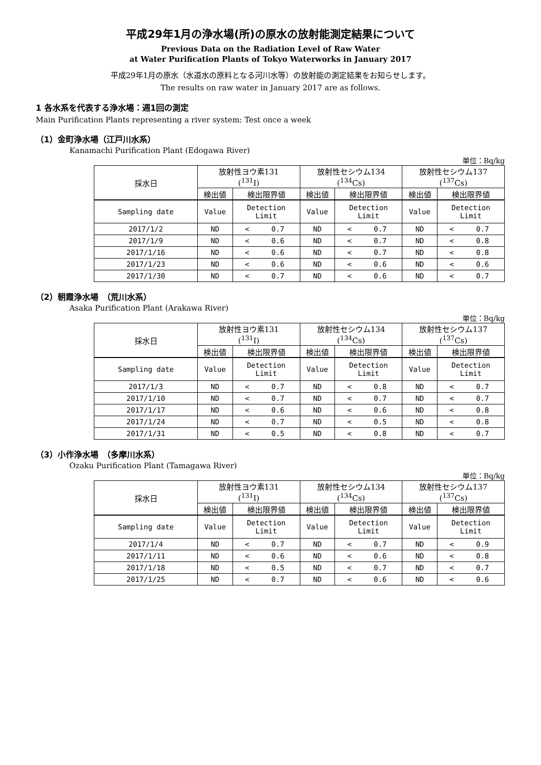平成29年1月の浄水場(所)の原水の放射能測定結果について
Previous Data on the Radiation Level of Raw Water
at Water Purification Plants of Tokyo Waterworks in January 2017
平成29年1月の原水（水道水の原料となる河川水等）の放射能の測定結果をお知らせします。
The results on raw water in January 2017 are as follows.
1 各水系を代表する浄水場：週1回の測定
Main Purification Plants representing a river system: Test once a week
（1）金町浄水場（江戸川水系）
Kanamachi Purification Plant (Edogawa River)
単位：Bq/kg
| 採水日 | 放射性ヨウ素131 (<sup>131</sup>I) | | 放射性セシウム134 (<sup>134</sup>Cs) | | 放射性セシウム137 (<sup>137</sup>Cs) | |
| --- | --- | --- | --- | --- | --- | --- |
| | 検出値 | 検出限界値 | 検出値 | 検出限界値 | 検出値 | 検出限界値 |
| Sampling date | Value | Detection Limit | Value | Detection Limit | Value | Detection Limit |
| 2017/1/2 | ND | < 0.7 | ND | < 0.7 | ND | < 0.7 |
| 2017/1/9 | ND | < 0.6 | ND | < 0.7 | ND | < 0.8 |
| 2017/1/16 | ND | < 0.6 | ND | < 0.7 | ND | < 0.8 |
| 2017/1/23 | ND | < 0.6 | ND | < 0.6 | ND | < 0.6 |
| 2017/1/30 | ND | < 0.7 | ND | < 0.6 | ND | < 0.7 |
（2）朝霞浄水場　（荒川水系）
Asaka Purification Plant (Arakawa River)
単位：Bq/kg
| 採水日 | 放射性ヨウ素131 (<sup>131</sup>I) | | 放射性セシウム134 (<sup>134</sup>Cs) | | 放射性セシウム137 (<sup>137</sup>Cs) | |
| --- | --- | --- | --- | --- | --- | --- |
| | 検出値 | 検出限界値 | 検出値 | 検出限界値 | 検出値 | 検出限界値 |
| Sampling date | Value | Detection Limit | Value | Detection Limit | Value | Detection Limit |
| 2017/1/3 | ND | < 0.7 | ND | < 0.8 | ND | < 0.7 |
| 2017/1/10 | ND | < 0.7 | ND | < 0.7 | ND | < 0.7 |
| 2017/1/17 | ND | < 0.6 | ND | < 0.6 | ND | < 0.8 |
| 2017/1/24 | ND | < 0.7 | ND | < 0.5 | ND | < 0.8 |
| 2017/1/31 | ND | < 0.5 | ND | < 0.8 | ND | < 0.7 |
（3）小作浄水場　（多摩川水系）
Ozaku Purification Plant (Tamagawa River)
単位：Bq/kg
| 採水日 | 放射性ヨウ素131 (<sup>131</sup>I) | | 放射性セシウム134 (<sup>134</sup>Cs) | | 放射性セシウム137 (<sup>137</sup>Cs) | |
| --- | --- | --- | --- | --- | --- | --- |
| | 検出値 | 検出限界値 | 検出値 | 検出限界値 | 検出値 | 検出限界値 |
| Sampling date | Value | Detection Limit | Value | Detection Limit | Value | Detection Limit |
| 2017/1/4 | ND | < 0.7 | ND | < 0.7 | ND | < 0.9 |
| 2017/1/11 | ND | < 0.6 | ND | < 0.6 | ND | < 0.8 |
| 2017/1/18 | ND | < 0.5 | ND | < 0.7 | ND | < 0.7 |
| 2017/1/25 | ND | < 0.7 | ND | < 0.6 | ND | < 0.6 |